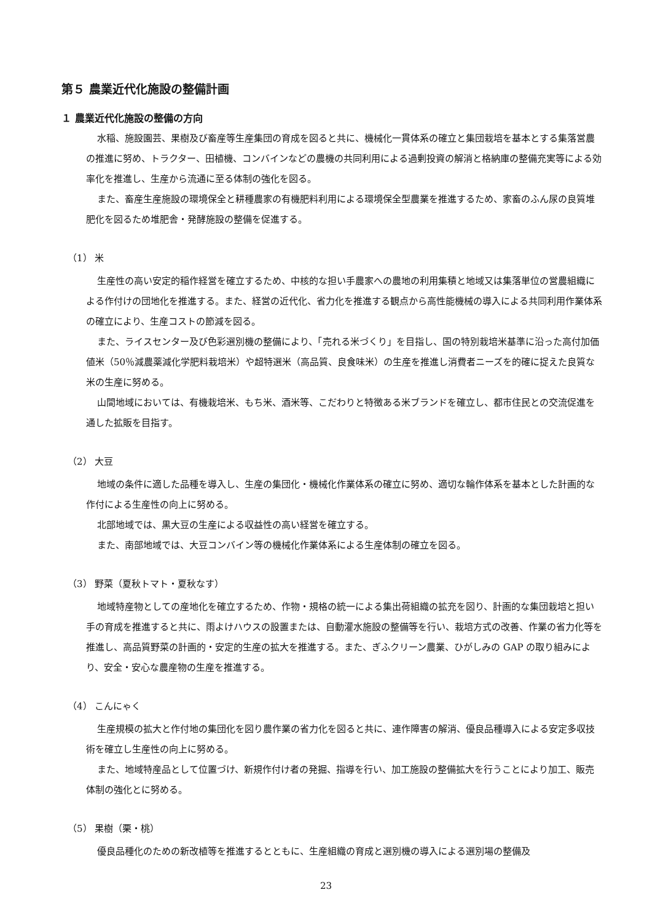第５ 農業近代化施設の整備計画
１ 農業近代化施設の整備の方向
水稲、施設園芸、果樹及び畜産等生産集団の育成を図ると共に、機械化一貫体系の確立と集団栽培を基本とする集落営農の推進に努め、トラクター、田植機、コンバインなどの農機の共同利用による過剰投資の解消と格納庫の整備充実等による効率化を推進し、生産から流通に至る体制の強化を図る。
また、畜産生産施設の環境保全と耕種農家の有機肥料利用による環境保全型農業を推進するため、家畜のふん尿の良質堆肥化を図るため堆肥舎・発酵施設の整備を促進する。
（1） 米
生産性の高い安定的稲作経営を確立するため、中核的な担い手農家への農地の利用集積と地域又は集落単位の営農組織による作付けの団地化を推進する。また、経営の近代化、省力化を推進する観点から高性能機械の導入による共同利用作業体系の確立により、生産コストの節減を図る。
また、ライスセンター及び色彩選別機の整備により、「売れる米づくり」を目指し、国の特別栽培米基準に沿った高付加価値米（50％減農薬減化学肥料栽培米）や超特選米（高品質、良食味米）の生産を推進し消費者ニーズを的確に捉えた良質な米の生産に努める。
山間地域においては、有機栽培米、もち米、酒米等、こだわりと特徴ある米ブランドを確立し、都市住民との交流促進を通した拡販を目指す。
（2） 大豆
地域の条件に適した品種を導入し、生産の集団化・機械化作業体系の確立に努め、適切な輪作体系を基本とした計画的な作付による生産性の向上に努める。
北部地域では、黒大豆の生産による収益性の高い経営を確立する。
また、南部地域では、大豆コンバイン等の機械化作業体系による生産体制の確立を図る。
（3） 野菜（夏秋トマト・夏秋なす）
地域特産物としての産地化を確立するため、作物・規格の統一による集出荷組織の拡充を図り、計画的な集団栽培と担い手の育成を推進すると共に、雨よけハウスの設置または、自動灌水施設の整備等を行い、栽培方式の改善、作業の省力化等を推進し、高品質野菜の計画的・安定的生産の拡大を推進する。また、ぎふクリーン農業、ひがしみの GAP の取り組みにより、安全・安心な農産物の生産を推進する。
（4） こんにゃく
生産規模の拡大と作付地の集団化を図り農作業の省力化を図ると共に、連作障害の解消、優良品種導入による安定多収技術を確立し生産性の向上に努める。
また、地域特産品として位置づけ、新規作付け者の発掘、指導を行い、加工施設の整備拡大を行うことにより加工、販売体制の強化とに努める。
（5） 果樹（栗・桃）
優良品種化のための新改植等を推進するとともに、生産組織の育成と選別機の導入による選別場の整備及
23